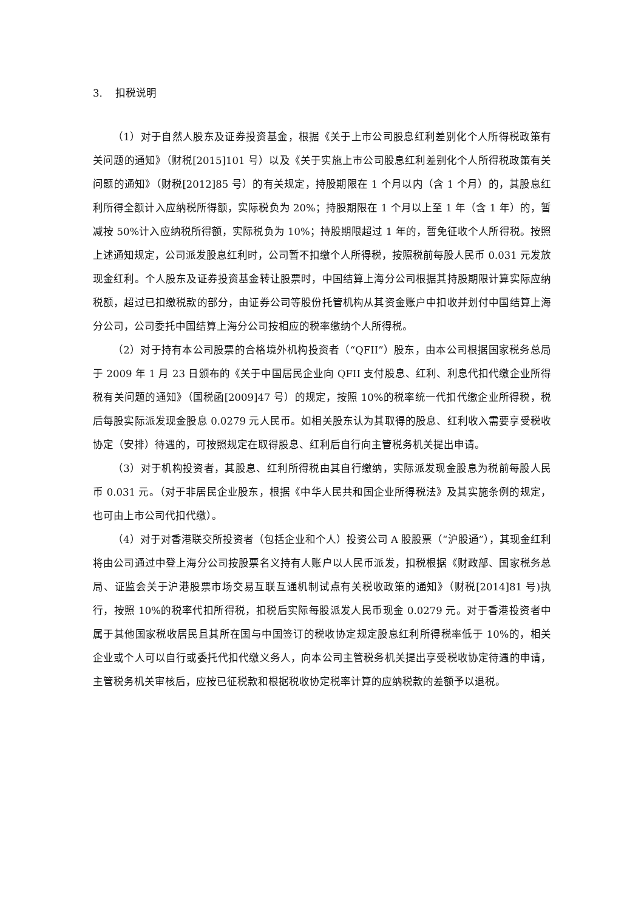3. 扣税说明
（1）对于自然人股东及证券投资基金，根据《关于上市公司股息红利差别化个人所得税政策有关问题的通知》（财税[2015]101 号）以及《关于实施上市公司股息红利差别化个人所得税政策有关问题的通知》（财税[2012]85 号）的有关规定，持股期限在 1 个月以内（含 1 个月）的，其股息红利所得全额计入应纳税所得额，实际税负为 20%；持股期限在 1 个月以上至 1 年（含 1 年）的，暂减按 50%计入应纳税所得额，实际税负为 10%；持股期限超过 1 年的，暂免征收个人所得税。按照上述通知规定，公司派发股息红利时，公司暂不扣缴个人所得税，按照税前每股人民币 0.031 元发放现金红利。个人股东及证券投资基金转让股票时，中国结算上海分公司根据其持股期限计算实际应纳税额，超过已扣缴税款的部分，由证券公司等股份托管机构从其资金账户中扣收并划付中国结算上海分公司，公司委托中国结算上海分公司按相应的税率缴纳个人所得税。
（2）对于持有本公司股票的合格境外机构投资者（“QFII”）股东，由本公司根据国家税务总局于 2009 年 1 月 23 日颁布的《关于中国居民企业向 QFII 支付股息、红利、利息代扣代缴企业所得税有关问题的通知》（国税函[2009]47 号）的规定，按照 10%的税率统一代扣代缴企业所得税，税后每股实际派发现金股息 0.0279 元人民币。如相关股东认为其取得的股息、红利收入需要享受税收协定（安排）待遇的，可按照规定在取得股息、红利后自行向主管税务机关提出申请。
（3）对于机构投资者，其股息、红利所得税由其自行缴纳，实际派发现金股息为税前每股人民币 0.031 元。（对于非居民企业股东，根据《中华人民共和国企业所得税法》及其实施条例的规定，也可由上市公司代扣代缴）。
（4）对于对香港联交所投资者（包括企业和个人）投资公司 A 股股票（“沪股通”），其现金红利将由公司通过中登上海分公司按股票名义持有人账户以人民币派发，扣税根据《财政部、国家税务总局、证监会关于沪港股票市场交易互联互通机制试点有关税收政策的通知》（财税[2014]81 号)执行，按照 10%的税率代扣所得税，扣税后实际每股派发人民币现金 0.0279 元。对于香港投资者中属于其他国家税收居民且其所在国与中国签订的税收协定规定股息红利所得税率低于 10%的，相关企业或个人可以自行或委托代扣代缴义务人，向本公司主管税务机关提出享受税收协定待遇的申请，主管税务机关审核后，应按已征税款和根据税收协定税率计算的应纳税款的差额予以退税。